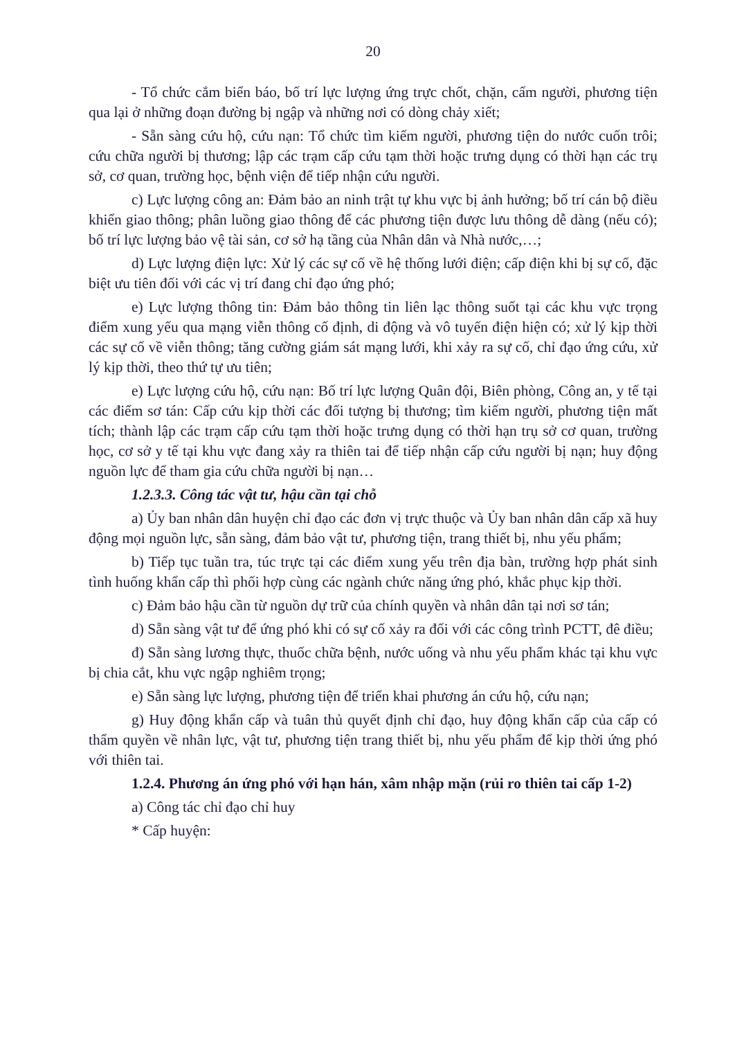20
- Tổ chức cắm biển báo, bố trí lực lượng ứng trực chốt, chặn, cấm người, phương tiện qua lại ở những đoạn đường bị ngập và những nơi có dòng chảy xiết;
- Sẵn sàng cứu hộ, cứu nạn: Tổ chức tìm kiếm người, phương tiện do nước cuốn trôi; cứu chữa người bị thương; lập các trạm cấp cứu tạm thời hoặc trưng dụng có thời hạn các trụ sở, cơ quan, trường học, bệnh viện để tiếp nhận cứu người.
c) Lực lượng công an: Đảm bảo an ninh trật tự khu vực bị ảnh hưởng; bố trí cán bộ điều khiển giao thông; phân luồng giao thông để các phương tiện được lưu thông dễ dàng (nếu có); bố trí lực lượng bảo vệ tài sản, cơ sở hạ tầng của Nhân dân và Nhà nước,…;
d) Lực lượng điện lực: Xử lý các sự cố về hệ thống lưới điện; cấp điện khi bị sự cố, đặc biệt ưu tiên đối với các vị trí đang chỉ đạo ứng phó;
e) Lực lượng thông tin: Đảm bảo thông tin liên lạc thông suốt tại các khu vực trọng điểm xung yếu qua mạng viễn thông cố định, di động và vô tuyến điện hiện có; xử lý kịp thời các sự cố về viễn thông; tăng cường giám sát mạng lưới, khi xảy ra sự cố, chỉ đạo ứng cứu, xử lý kịp thời, theo thứ tự ưu tiên;
e) Lực lượng cứu hộ, cứu nạn: Bố trí lực lượng Quân đội, Biên phòng, Công an, y tế tại các điểm sơ tán: Cấp cứu kịp thời các đối tượng bị thương; tìm kiếm người, phương tiện mất tích; thành lập các trạm cấp cứu tạm thời hoặc trưng dụng có thời hạn trụ sở cơ quan, trường học, cơ sở y tế tại khu vực đang xảy ra thiên tai để tiếp nhận cấp cứu người bị nạn; huy động nguồn lực để tham gia cứu chữa người bị nạn…
1.2.3.3. Công tác vật tư, hậu cần tại chỗ
a) Ủy ban nhân dân huyện chỉ đạo các đơn vị trực thuộc và Ủy ban nhân dân cấp xã huy động mọi nguồn lực, sẵn sàng, đảm bảo vật tư, phương tiện, trang thiết bị, nhu yếu phẩm;
b) Tiếp tục tuần tra, túc trực tại các điểm xung yếu trên địa bàn, trường hợp phát sinh tình huống khẩn cấp thì phối hợp cùng các ngành chức năng ứng phó, khắc phục kịp thời.
c) Đảm bảo hậu cần từ nguồn dự trữ của chính quyền và nhân dân tại nơi sơ tán;
d) Sẵn sàng vật tư để ứng phó khi có sự cố xảy ra đối với các công trình PCTT, đê điều;
đ) Sẵn sàng lương thực, thuốc chữa bệnh, nước uống và nhu yếu phẩm khác tại khu vực bị chia cắt, khu vực ngập nghiêm trọng;
e) Sẵn sàng lực lượng, phương tiện để triển khai phương án cứu hộ, cứu nạn;
g) Huy động khẩn cấp và tuân thủ quyết định chỉ đạo, huy động khẩn cấp của cấp có thẩm quyền về nhân lực, vật tư, phương tiện trang thiết bị, nhu yếu phẩm để kịp thời ứng phó với thiên tai.
1.2.4. Phương án ứng phó với hạn hán, xâm nhập mặn (rủi ro thiên tai cấp 1-2)
a) Công tác chỉ đạo chỉ huy
* Cấp huyện: